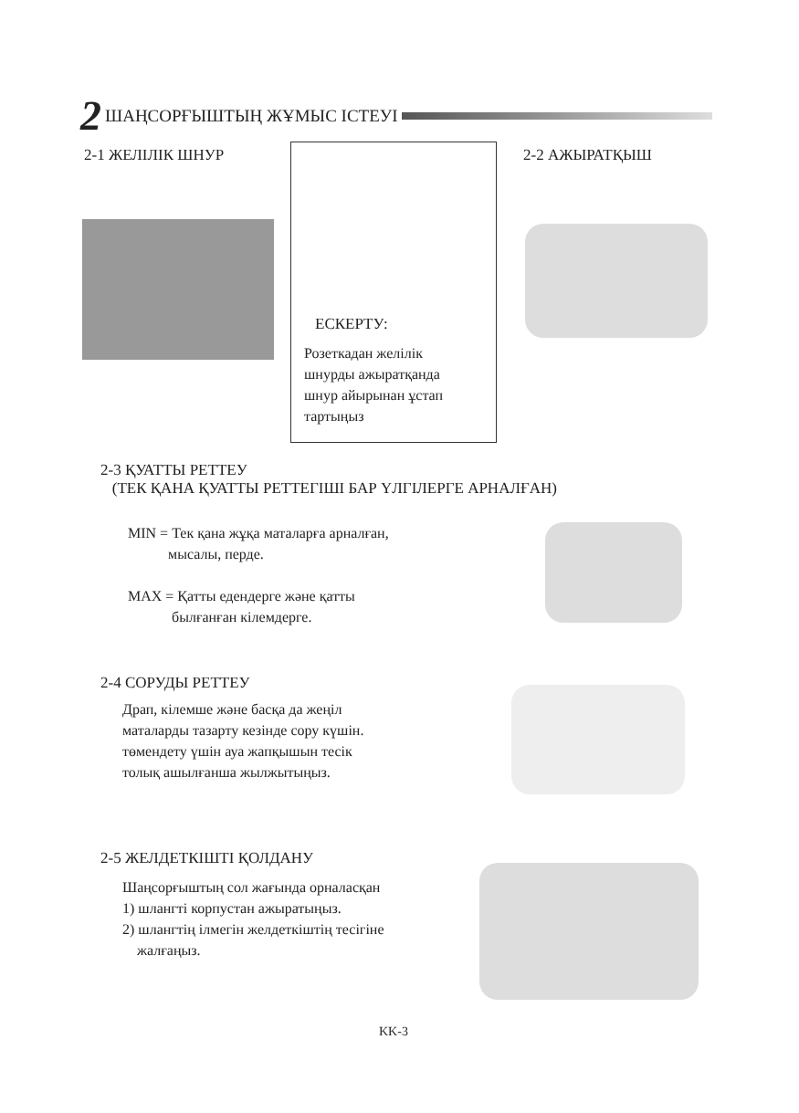2 ШАҢСОРҒЫШТЫҢ ЖҰМЫС ІСТЕУІ
2-1 ЖЕЛІЛІК ШНУР
ЕСКЕРТУ:
Розеткадан желілік
шнурды ажыратқанда
шнур айырынан ұстап
тартыңыз
2-2 АЖЫРАТҚЫШ
2-3 ҚУАТТЫ РЕТТЕУ
(ТЕК ҚАНА ҚУАТТЫ РЕТТЕГІШІ БАР ҮЛГІЛЕРГЕ АРНАЛҒАН)
MIN = Тек қана жұқа маталарға арналған,
мысалы, перде.
MAX = Қатты едендерге және қатты
былғанған кілемдерге.
2-4 СОРУДЫ РЕТТЕУ
Драп, кілемше және басқа да жеңіл
маталарды тазарту кезінде сору күшін.
төмендету үшін ауа жапқышын тесік
толық ашылғанша жылжытыңыз.
2-5 ЖЕЛДЕТКІШТІ ҚОЛДАНУ
Шаңсорғыштың сол жағында орналасқан
1) шлангті корпустан ажыратыңыз.
2) шлангтің ілмегін желдеткіштің тесігіне
жалғаңыз.
KK-3